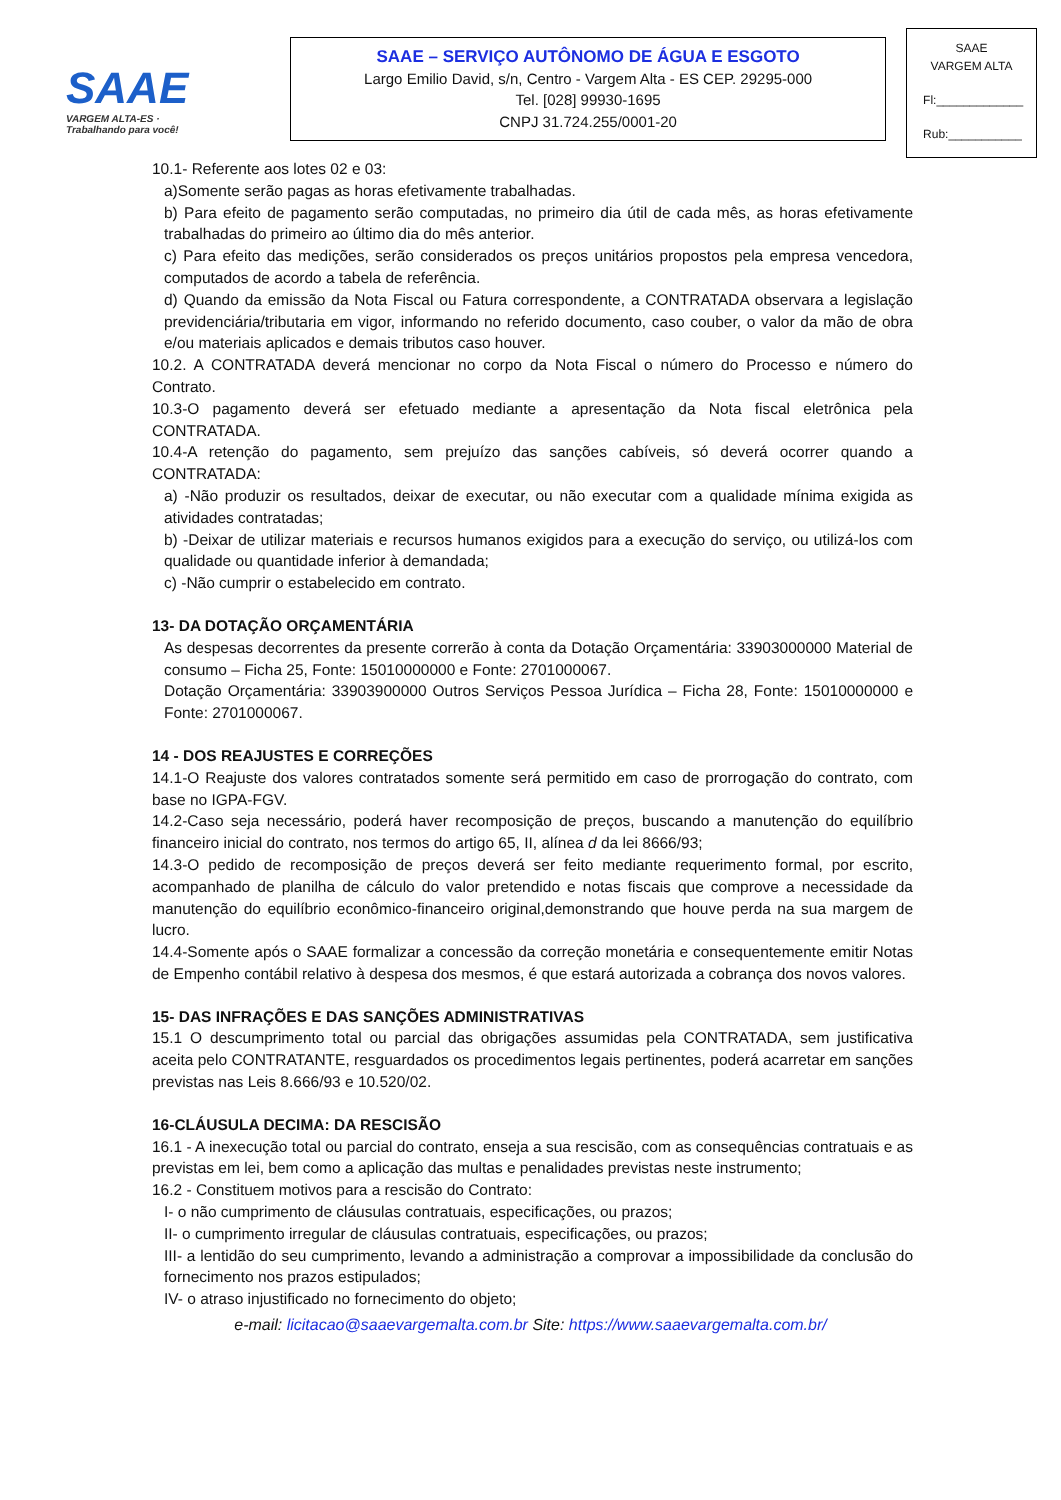SAAE
VARGEM ALTA-ES · Trabalhando para você!
SAAE – SERVIÇO AUTÔNOMO DE ÁGUA E ESGOTO
Largo Emilio David, s/n, Centro - Vargem Alta - ES CEP. 29295-000
Tel. [028] 99930-1695
CNPJ 31.724.255/0001-20
SAAE
VARGEM ALTA
Fl:_____________
Rub:___________
10.1- Referente aos lotes 02 e 03:
a)Somente serão pagas as horas efetivamente trabalhadas.
b) Para efeito de pagamento serão computadas, no primeiro dia útil de cada mês, as horas efetivamente trabalhadas do primeiro ao último dia do mês anterior.
c) Para efeito das medições, serão considerados os preços unitários propostos pela empresa vencedora, computados de acordo a tabela de referência.
d) Quando da emissão da Nota Fiscal ou Fatura correspondente, a CONTRATADA observara a legislação previdenciária/tributaria em vigor, informando no referido documento, caso couber, o valor da mão de obra e/ou materiais aplicados e demais tributos caso houver.
10.2. A CONTRATADA deverá mencionar no corpo da Nota Fiscal o número do Processo e número do Contrato.
10.3-O pagamento deverá ser efetuado mediante a apresentação da Nota fiscal eletrônica pela CONTRATADA.
10.4-A retenção do pagamento, sem prejuízo das sanções cabíveis, só deverá ocorrer quando a CONTRATADA:
a) -Não produzir os resultados, deixar de executar, ou não executar com a qualidade mínima exigida as atividades contratadas;
b) -Deixar de utilizar materiais e recursos humanos exigidos para a execução do serviço, ou utilizá-los com qualidade ou quantidade inferior à demandada;
c) -Não cumprir o estabelecido em contrato.
13- DA DOTAÇÃO ORÇAMENTÁRIA
As despesas decorrentes da presente correrão à conta da Dotação Orçamentária: 33903000000 Material de consumo – Ficha 25, Fonte: 15010000000 e Fonte: 2701000067.
Dotação Orçamentária: 33903900000 Outros Serviços Pessoa Jurídica – Ficha 28, Fonte: 15010000000 e Fonte: 2701000067.
14 - DOS REAJUSTES E CORREÇÕES
14.1-O Reajuste dos valores contratados somente será permitido em caso de prorrogação do contrato, com base no IGPA-FGV.
14.2-Caso seja necessário, poderá haver recomposição de preços, buscando a manutenção do equilíbrio financeiro inicial do contrato, nos termos do artigo 65, II, alínea d da lei 8666/93;
14.3-O pedido de recomposição de preços deverá ser feito mediante requerimento formal, por escrito, acompanhado de planilha de cálculo do valor pretendido e notas fiscais que comprove a necessidade da manutenção do equilíbrio econômico-financeiro original,demonstrando que houve perda na sua margem de lucro.
14.4-Somente após o SAAE formalizar a concessão da correção monetária e consequentemente emitir Notas de Empenho contábil relativo à despesa dos mesmos, é que estará autorizada a cobrança dos novos valores.
15- DAS INFRAÇÕES E DAS SANÇÕES ADMINISTRATIVAS
15.1 O descumprimento total ou parcial das obrigações assumidas pela CONTRATADA, sem justificativa aceita pelo CONTRATANTE, resguardados os procedimentos legais pertinentes, poderá acarretar em sanções previstas nas Leis 8.666/93 e 10.520/02.
16-CLÁUSULA DECIMA: DA RESCISÃO
16.1 - A inexecução total ou parcial do contrato, enseja a sua rescisão, com as consequências contratuais e as previstas em lei, bem como a aplicação das multas e penalidades previstas neste instrumento;
16.2 - Constituem motivos para a rescisão do Contrato:
I- o não cumprimento de cláusulas contratuais, especificações, ou prazos;
II- o cumprimento irregular de cláusulas contratuais, especificações, ou prazos;
III- a lentidão do seu cumprimento, levando a administração a comprovar a impossibilidade da conclusão do fornecimento nos prazos estipulados;
IV- o atraso injustificado no fornecimento do objeto;
e-mail: licitacao@saaevargemalta.com.br Site: https://www.saaevargemalta.com.br/